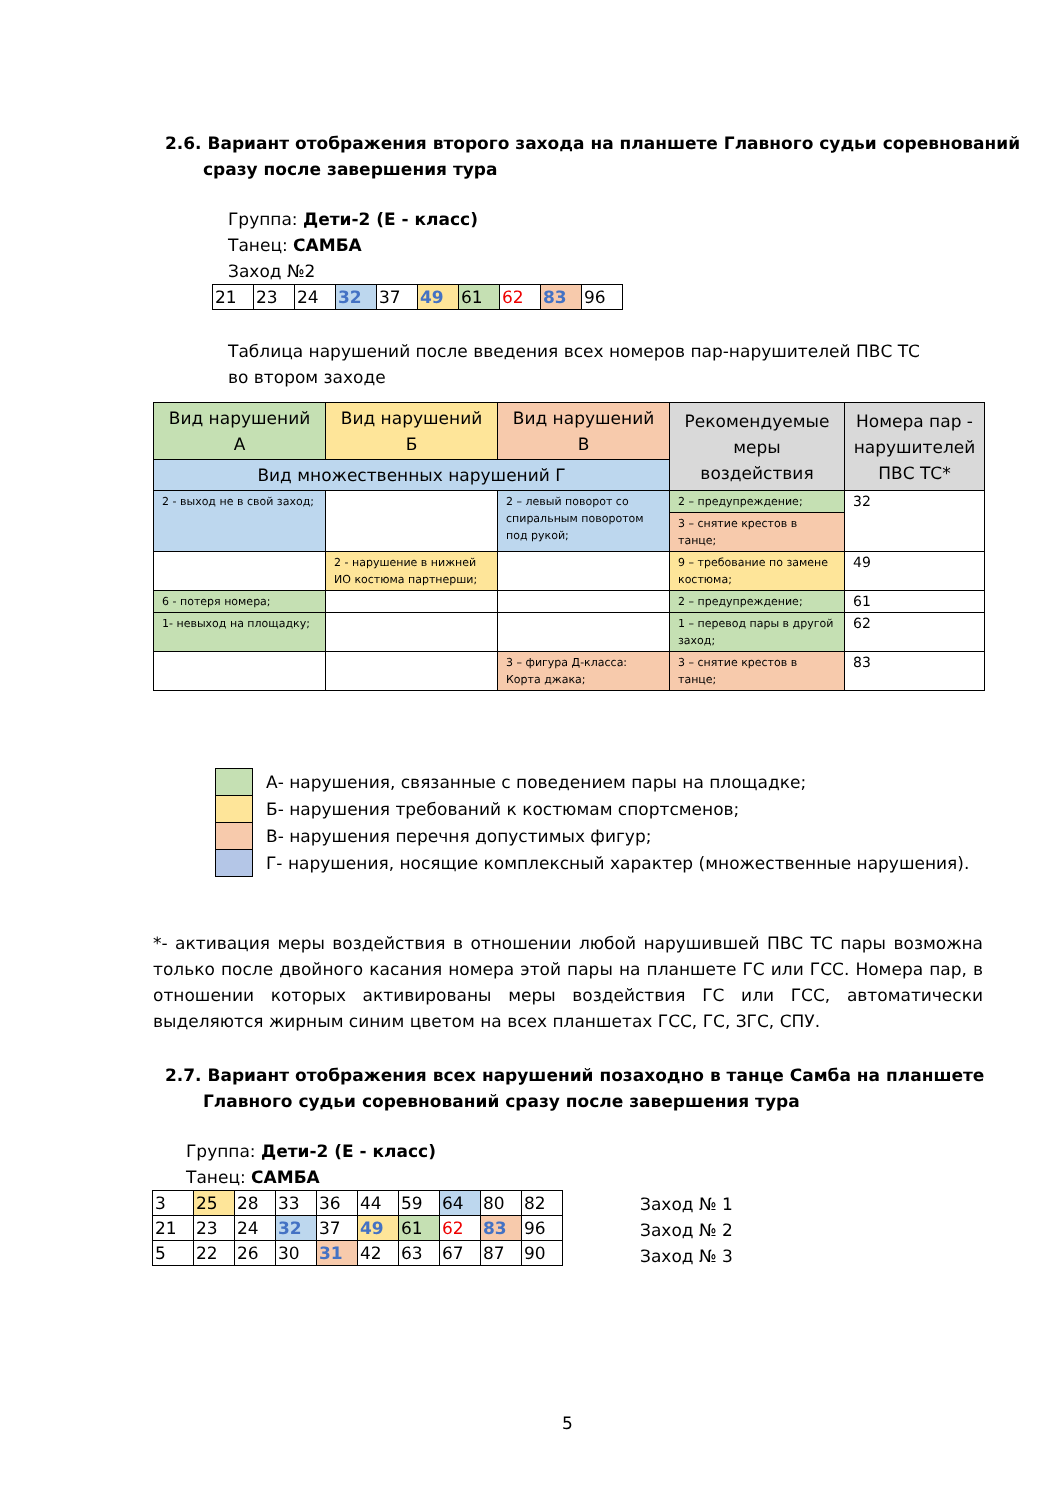2.6. Вариант отображения второго захода на планшете Главного судьи соревнований сразу после завершения тура
Группа: Дети-2 (Е - класс)
Танец: САМБА
Заход №2
| 21 | 23 | 24 | 32 | 37 | 49 | 61 | 62 | 83 | 96 |
Таблица нарушений после введения всех номеров пар-нарушителей ПВС ТС
во втором заходе
| Вид нарушений А | Вид нарушений Б | Вид нарушений В | Рекомендуемые меры воздействия | Номера пар - нарушителей ПВС ТС* |
| --- | --- | --- | --- | --- |
| Вид множественных нарушений Г | | | | |
| 2 - выход не в свой заход; | | 2 – левый поворот со спиральным поворотом под рукой; | 2 – предупреждение; | 32 |
| | | | 3 – снятие крестов в танце; | |
| | 2 - нарушение в нижней ИО костюма партнерши; | | 9 – требование по замене костюма; | 49 |
| 6 - потеря номера; | | | 2 – предупреждение; | 61 |
| 1- невыход на площадку; | | | 1 – перевод пары в другой заход; | 62 |
| | | 3 – фигура Д-класса: Корта джака; | 3 – снятие крестов в танце; | 83 |
А- нарушения, связанные с поведением пары на площадке;
Б- нарушения требований к костюмам спортсменов;
В- нарушения перечня допустимых фигур;
Г- нарушения, носящие комплексный характер (множественные нарушения).
*- активация меры воздействия в отношении любой нарушившей ПВС ТС пары возможна только после двойного касания номера этой пары на планшете ГС или ГСС. Номера пар, в отношении которых активированы меры воздействия ГС или ГСС, автоматически выделяются жирным синим цветом на всех планшетах ГСС, ГС, ЗГС, СПУ.
2.7. Вариант отображения всех нарушений позаходно в танце Самба на планшете Главного судьи соревнований сразу после завершения тура
Группа: Дети-2 (Е - класс)
Танец: САМБА
| 3 | 25 | 28 | 33 | 36 | 44 | 59 | 64 | 80 | 82 |
| 21 | 23 | 24 | 32 | 37 | 49 | 61 | 62 | 83 | 96 |
| 5 | 22 | 26 | 30 | 31 | 42 | 63 | 67 | 87 | 90 |
Заход № 1
Заход № 2
Заход № 3
5